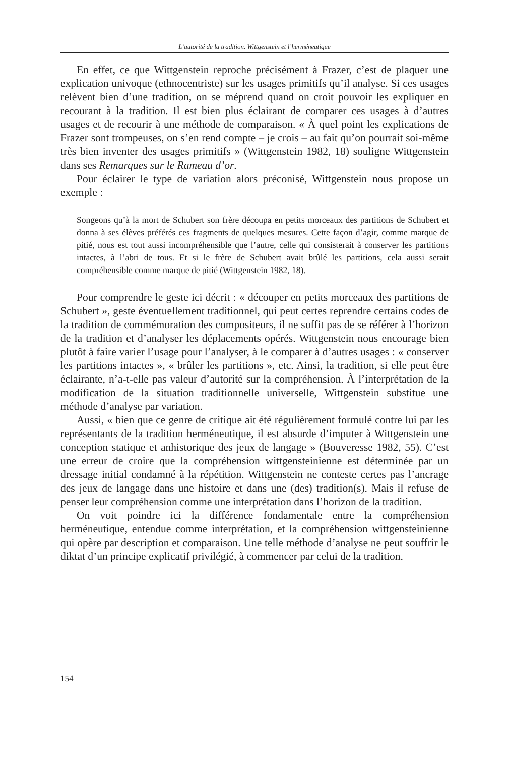L’autorité de la tradition. Wittgenstein et l’herméneutique
En effet, ce que Wittgenstein reproche précisément à Frazer, c’est de plaquer une explication univoque (ethnocentriste) sur les usages primitifs qu’il analyse. Si ces usages relèvent bien d’une tradition, on se méprend quand on croit pouvoir les expliquer en recourant à la tradition. Il est bien plus éclairant de comparer ces usages à d’autres usages et de recourir à une méthode de comparaison. « À quel point les explications de Frazer sont trompeuses, on s’en rend compte – je crois – au fait qu’on pourrait soi-même très bien inventer des usages primitifs » (Wittgenstein 1982, 18) souligne Wittgenstein dans ses Remarques sur le Rameau d’or.
Pour éclairer le type de variation alors préconisé, Wittgenstein nous propose un exemple :
Songeons qu’à la mort de Schubert son frère découpa en petits morceaux des partitions de Schubert et donna à ses élèves préférés ces fragments de quelques mesures. Cette façon d’agir, comme marque de pitié, nous est tout aussi incompréhensible que l’autre, celle qui consisterait à conserver les partitions intactes, à l’abri de tous. Et si le frère de Schubert avait brûlé les partitions, cela aussi serait compréhensible comme marque de pitié (Wittgenstein 1982, 18).
Pour comprendre le geste ici décrit : « découper en petits morceaux des partitions de Schubert », geste éventuellement traditionnel, qui peut certes reprendre certains codes de la tradition de commémoration des compositeurs, il ne suffit pas de se référer à l’horizon de la tradition et d’analyser les déplacements opérés. Wittgenstein nous encourage bien plutôt à faire varier l’usage pour l’analyser, à le comparer à d’autres usages : « conserver les partitions intactes », « brûler les partitions », etc. Ainsi, la tradition, si elle peut être éclairante, n’a-t-elle pas valeur d’autorité sur la compréhension. À l’interprétation de la modification de la situation traditionnelle universelle, Wittgenstein substitue une méthode d’analyse par variation.
Aussi, « bien que ce genre de critique ait été régulièrement formulé contre lui par les représentants de la tradition herméneutique, il est absurde d’imputer à Wittgenstein une conception statique et anhistorique des jeux de langage » (Bouveresse 1982, 55). C’est une erreur de croire que la compréhension wittgensteinienne est déterminée par un dressage initial condamné à la répétition. Wittgenstein ne conteste certes pas l’ancrage des jeux de langage dans une histoire et dans une (des) tradition(s). Mais il refuse de penser leur compréhension comme une interprétation dans l’horizon de la tradition.
On voit poindre ici la différence fondamentale entre la compréhension herméneutique, entendue comme interprétation, et la compréhension wittgensteinienne qui opère par description et comparaison. Une telle méthode d’analyse ne peut souffrir le diktat d’un principe explicatif privilégié, à commencer par celui de la tradition.
154